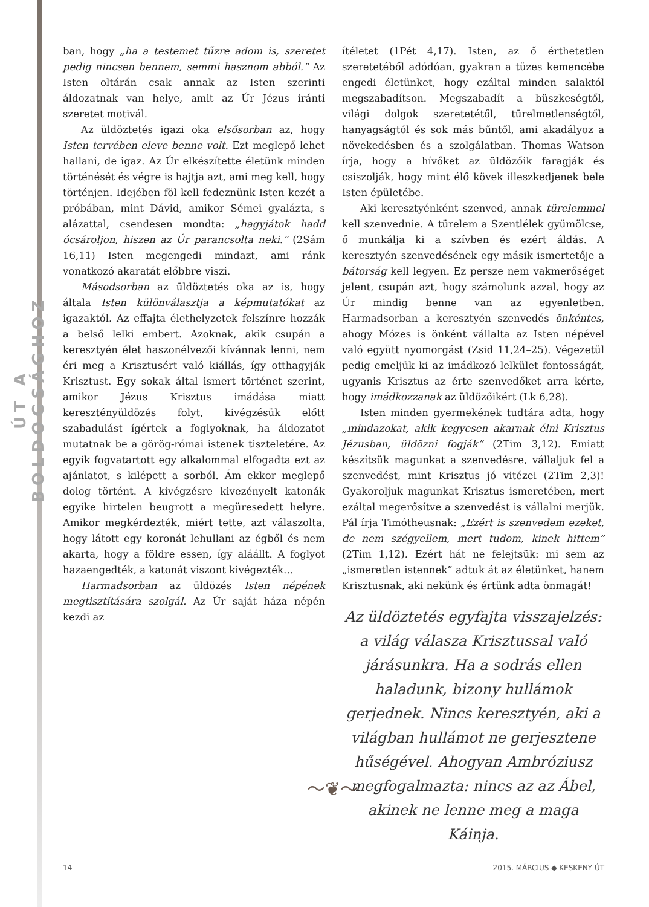ÚT A BOLDOGSÁGHOZ
ban, hogy „ha a testemet tűzre adom is, szeretet pedig nincsen bennem, semmi hasznom abból.” Az Isten oltárán csak annak az Isten szerinti áldozatnak van helye, amit az Úr Jézus iránti szeretet motivál.
Az üldöztetés igazi oka elsősorban az, hogy Isten tervében eleve benne volt. Ezt meglepő lehet hallani, de igaz. Az Úr elkészítette életünk minden történését és végre is hajtja azt, ami meg kell, hogy történjen. Idejében föl kell fedeznünk Isten kezét a próbában, mint Dávid, amikor Sémei gyalázta, s alázattal, csendesen mondta: „hagyjátok hadd ócsároljon, hiszen az Úr parancsolta neki.” (2Sám 16,11) Isten megengedi mindazt, ami ránk vonatkozó akaratát előbbre viszi.
Másodsorban az üldöztetés oka az is, hogy általa Isten különválasztja a képmutatókat az igazaktól. Az effajta élethelyzetek felszínre hozzák a belső lelki embert. Azoknak, akik csupán a keresztyén élet haszonélvezői kívánnak lenni, nem éri meg a Krisztusért való kiállás, így otthagyják Krisztust. Egy sokak által ismert történet szerint, amikor Jézus Krisztus imádása miatt keresztényüldözés folyt, kivégzésük előtt szabadulást ígértek a foglyoknak, ha áldozatot mutatnak be a görög-római istenek tiszteletére. Az egyik fogvatartott egy alkalommal elfogadta ezt az ajánlatot, s kilépett a sorból. Ám ekkor meglepő dolog történt. A kivégzésre kivezényelt katonák egyike hirtelen beugrott a megüresedett helyre. Amikor megkérdezték, miért tette, azt válaszolta, hogy látott egy koronát lehullani az égből és nem akarta, hogy a földre essen, így aláállt. A foglyot hazaengedték, a katonát viszont kivégezték…
Harmadsorban az üldözés Isten népének megtisztítására szolgál. Az Úr saját háza népén kezdi az
ítéletet (1Pét 4,17). Isten, az ő érthetetlen szeretetéből adódóan, gyakran a tüzes kemencébe engedi életünket, hogy ezáltal minden salaktól megszabadítson. Megszabadít a büszkeségtől, világi dolgok szeretetétől, türelmetlenségtől, hanyagságtól és sok más bűntől, ami akadályoz a növekedésben és a szolgálatban. Thomas Watson írja, hogy a hívőket az üldözőik faragják és csiszolják, hogy mint élő kövek illeszkedjenek bele Isten épületébe.
Aki keresztyénként szenved, annak türelemmel kell szenvednie. A türelem a Szentlélek gyümölcse, ő munkálja ki a szívben és ezért áldás. A keresztyén szenvedésének egy másik ismertetője a bátorság kell legyen. Ez persze nem vakmerőséget jelent, csupán azt, hogy számolunk azzal, hogy az Úr mindig benne van az egyenletben. Harmadsorban a keresztyén szenvedés önkéntes, ahogy Mózes is önként vállalta az Isten népével való együtt nyomorgást (Zsid 11,24–25). Végezetül pedig emeljük ki az imádkozó lelkület fontosságát, ugyanis Krisztus az érte szenvedőket arra kérte, hogy imádkozzanak az üldözőikért (Lk 6,28).
Isten minden gyermekének tudtára adta, hogy „mindazokat, akik kegyesen akarnak élni Krisztus Jézusban, üldözni fogják” (2Tim 3,12). Emiatt készítsük magunkat a szenvedésre, vállaljuk fel a szenvedést, mint Krisztus jó vitézei (2Tim 2,3)! Gyakoroljuk magunkat Krisztus ismeretében, mert ezáltal megerősítve a szenvedést is vállalni merjük. Pál írja Timótheusnak: „Ezért is szenvedem ezeket, de nem szégyellem, mert tudom, kinek hittem” (2Tim 1,12). Ezért hát ne felejtsük: mi sem az „ismeretlen istennek” adtuk át az életünket, hanem Krisztusnak, aki nekünk és értünk adta önmagát!
Az üldöztetés egyfajta visszajelzés: a világ válasza Krisztussal való járásunkra. Ha a sodrás ellen haladunk, bizony hullámok gerjednek. Nincs keresztyén, aki a világban hullámot ne gerjesztene hűségével. Ahogyan Ambróziusz megfogalmazta: nincs az az Ábel, akinek ne lenne meg a maga Káinja.
〜❦〜
14 2015. MÁRCIUS ◆ KESKENY ÚT